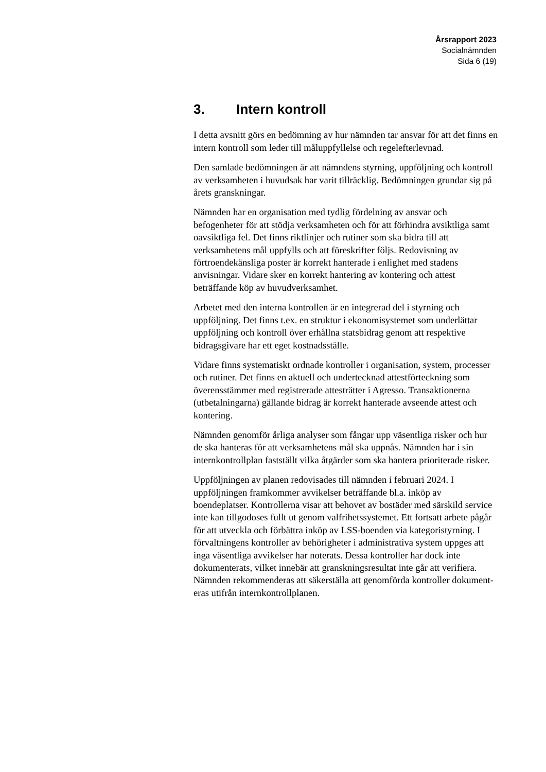Årsrapport 2023
Socialnämnden
Sida 6 (19)
3. Intern kontroll
I detta avsnitt görs en bedömning av hur nämnden tar ansvar för att det finns en intern kontroll som leder till måluppfyllelse och regel­efterlevnad.
Den samlade bedömningen är att nämndens styrning, uppföljning och kontroll av verksamheten i huvudsak har varit tillräcklig. Be­dömningen grundar sig på årets granskningar.
Nämnden har en organisation med tydlig fördelning av ansvar och befogenheter för att stödja verksamheten och för att förhindra av­siktliga samt oavsiktliga fel. Det finns riktlinjer och rutiner som ska bidra till att verksamhetens mål uppfylls och att föreskrifter följs. Redovisning av förtroendekänsliga poster är korrekt hanterade i en­lighet med stadens anvisningar. Vidare sker en korrekt hantering av kontering och attest beträffande köp av huvudverksamhet.
Arbetet med den interna kontrollen är en integrerad del i styrning och uppföljning. Det finns t.ex. en struktur i ekonomisystemet som underlättar uppföljning och kontroll över erhållna statsbidrag ge­nom att respektive bidragsgivare har ett eget kostnadsställe.
Vidare finns systematiskt ordnade kontroller i organisation, system, processer och rutiner. Det finns en aktuell och undertecknad attest­förteckning som överensstämmer med registrerade attesträtter i Agresso. Transaktionerna (utbetalningarna) gällande bidrag är kor­rekt hanterade avseende attest och kontering.
Nämnden genomför årliga analyser som fångar upp väsentliga ris­ker och hur de ska hanteras för att verksamhetens mål ska uppnås. Nämnden har i sin internkontrollplan fastställt vilka åtgärder som ska hantera prioriterade risker.
Uppföljningen av planen redovisades till nämnden i februari 2024. I uppföljningen framkommer avvikelser beträffande bl.a. inköp av boendeplatser. Kontrollerna visar att behovet av bostäder med sär­skild service inte kan tillgodoses fullt ut genom valfrihetssystemet. Ett fortsatt arbete pågår för att utveckla och förbättra inköp av LSS-boenden via kategoristyrning. I förvaltningens kontroller av behö­righeter i administrativa system uppges att inga väsentliga avvikel­ser har noterats. Dessa kontroller har dock inte dokumenterats, vil­ket innebär att granskningsresultat inte går att verifiera. Nämnden rekommenderas att säkerställa att genomförda kontroller dokument­eras utifrån internkontrollplanen.